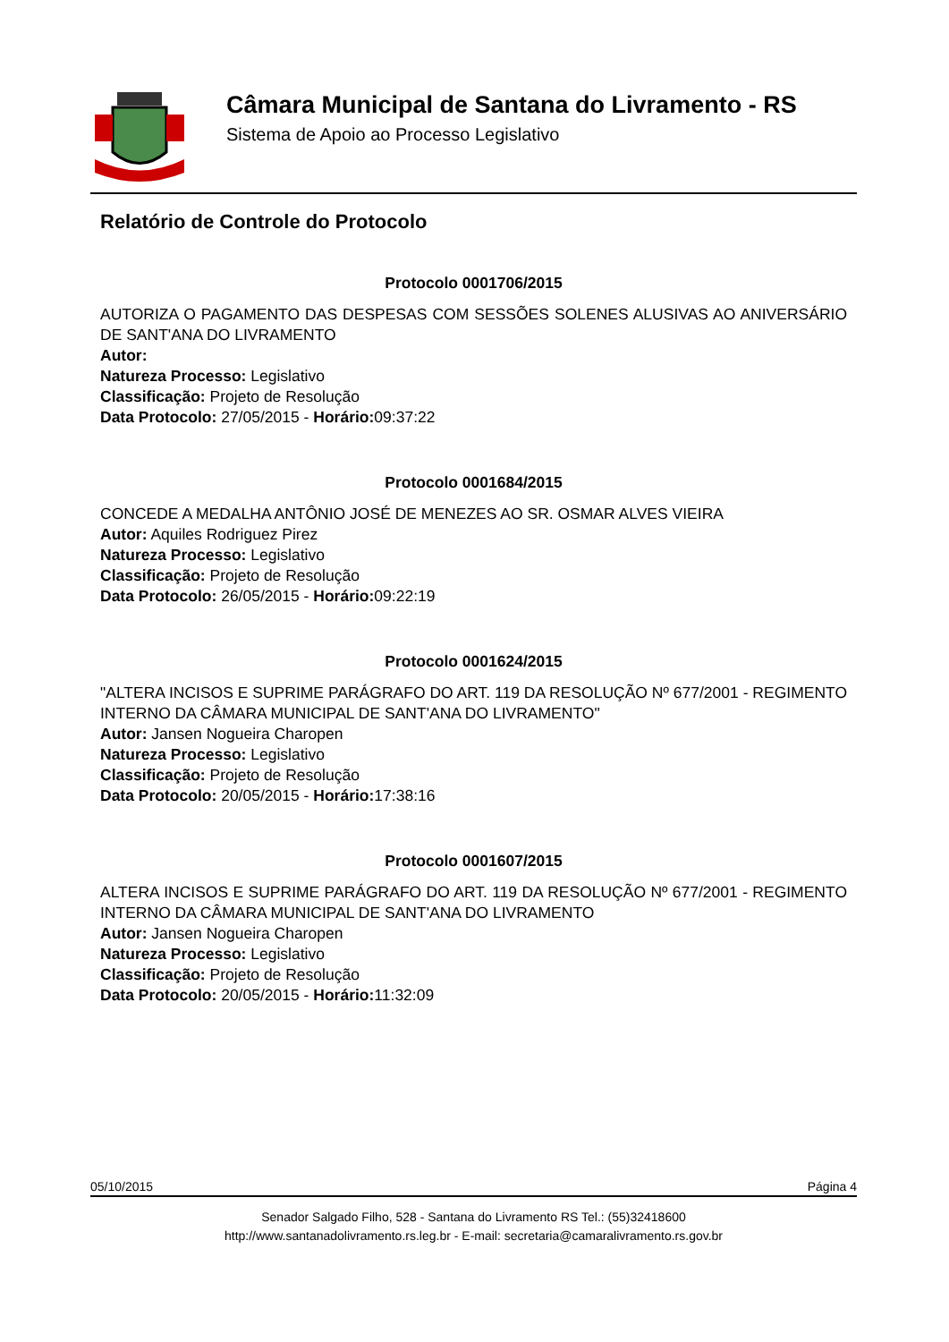Câmara Municipal de Santana do Livramento - RS
Sistema de Apoio ao Processo Legislativo
Relatório de Controle do Protocolo
Protocolo 0001706/2015
AUTORIZA O PAGAMENTO DAS DESPESAS COM SESSÕES SOLENES ALUSIVAS AO ANIVERSÁRIO DE SANT'ANA DO LIVRAMENTO
Autor:
Natureza Processo: Legislativo
Classificação: Projeto de Resolução
Data Protocolo: 27/05/2015 - Horário: 09:37:22
Protocolo 0001684/2015
CONCEDE A MEDALHA ANTÔNIO JOSÉ DE MENEZES AO SR. OSMAR ALVES VIEIRA
Autor: Aquiles Rodriguez Pirez
Natureza Processo: Legislativo
Classificação: Projeto de Resolução
Data Protocolo: 26/05/2015 - Horário: 09:22:19
Protocolo 0001624/2015
"ALTERA INCISOS E SUPRIME PARÁGRAFO DO ART. 119 DA RESOLUÇÃO Nº 677/2001 - REGIMENTO INTERNO DA CÂMARA MUNICIPAL DE SANT'ANA DO LIVRAMENTO"
Autor: Jansen Nogueira Charopen
Natureza Processo: Legislativo
Classificação: Projeto de Resolução
Data Protocolo: 20/05/2015 - Horário: 17:38:16
Protocolo 0001607/2015
ALTERA INCISOS E SUPRIME PARÁGRAFO DO ART. 119 DA RESOLUÇÃO Nº 677/2001 - REGIMENTO INTERNO DA CÂMARA MUNICIPAL DE SANT'ANA DO LIVRAMENTO
Autor: Jansen Nogueira Charopen
Natureza Processo: Legislativo
Classificação: Projeto de Resolução
Data Protocolo: 20/05/2015 - Horário: 11:32:09
05/10/2015 Página 4
Senador Salgado Filho, 528 - Santana do Livramento RS Tel.: (55)32418600
http://www.santanadolivramento.rs.leg.br - E-mail: secretaria@camaralivramento.rs.gov.br